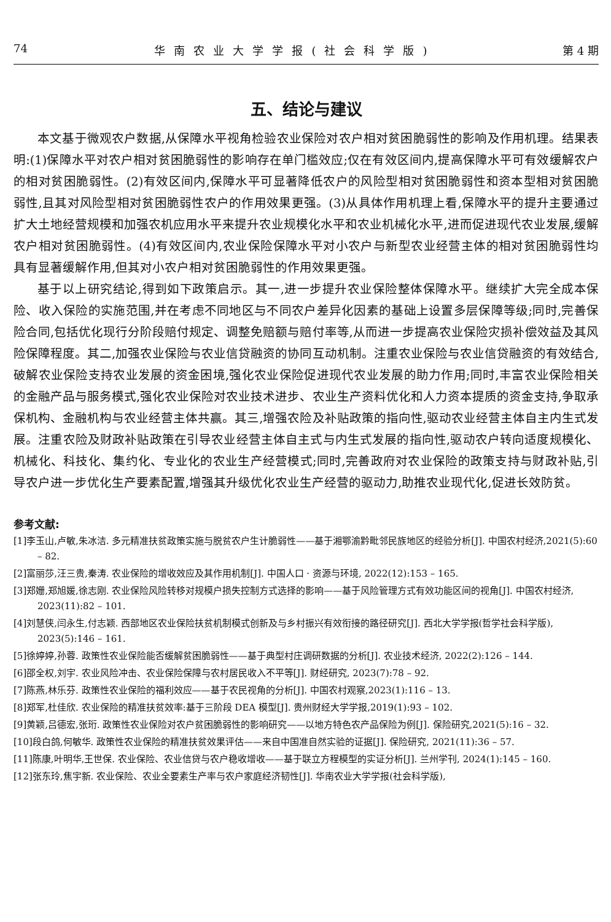74 华南农业大学学报(社会科学版) 第 4 期
五、结论与建议
本文基于微观农户数据,从保障水平视角检验农业保险对农户相对贫困脆弱性的影响及作用机理。结果表明:(1)保障水平对农户相对贫困脆弱性的影响存在单门槛效应;仅在有效区间内,提高保障水平可有效缓解农户的相对贫困脆弱性。(2)有效区间内,保障水平可显著降低农户的风险型相对贫困脆弱性和资本型相对贫困脆弱性,且其对风险型相对贫困脆弱性农户的作用效果更强。(3)从具体作用机理上看,保障水平的提升主要通过扩大土地经营规模和加强农机应用水平来提升农业规模化水平和农业机械化水平,进而促进现代农业发展,缓解农户相对贫困脆弱性。(4)有效区间内,农业保险保障水平对小农户与新型农业经营主体的相对贫困脆弱性均具有显著缓解作用,但其对小农户相对贫困脆弱性的作用效果更强。
基于以上研究结论,得到如下政策启示。其一,进一步提升农业保险整体保障水平。继续扩大完全成本保险、收入保险的实施范围,并在考虑不同地区与不同农户差异化因素的基础上设置多层保障等级;同时,完善保险合同,包括优化现行分阶段赔付规定、调整免赔额与赔付率等,从而进一步提高农业保险灾损补偿效益及其风险保障程度。其二,加强农业保险与农业信贷融资的协同互动机制。注重农业保险与农业信贷融资的有效结合,破解农业保险支持农业发展的资金困境,强化农业保险促进现代农业发展的助力作用;同时,丰富农业保险相关的金融产品与服务模式,强化农业保险对农业技术进步、农业生产资料优化和人力资本提质的资金支持,争取承保机构、金融机构与农业经营主体共赢。其三,增强农险及补贴政策的指向性,驱动农业经营主体自主内生式发展。注重农险及财政补贴政策在引导农业经营主体自主式与内生式发展的指向性,驱动农户转向适度规模化、机械化、科技化、集约化、专业化的农业生产经营模式;同时,完善政府对农业保险的政策支持与财政补贴,引导农户进一步优化生产要素配置,增强其升级优化农业生产经营的驱动力,助推农业现代化,促进长效防贫。
参考文献:
[1]李玉山,卢敏,朱冰洁. 多元精准扶贫政策实施与脱贫农户生计脆弱性——基于湘鄂渝黔毗邻民族地区的经验分析[J]. 中国农村经济,2021(5):60 – 82.
[2]富丽莎,汪三贵,秦涛. 农业保险的增收效应及其作用机制[J]. 中国人口 · 资源与环境, 2022(12):153 – 165.
[3]郑姗,郑旭媛,徐志刚. 农业保险风险转移对规模户损失控制方式选择的影响——基于风险管理方式有效功能区间的视角[J]. 中国农村经济, 2023(11):82 – 101.
[4]刘慧侠,闫永生,付志颖. 西部地区农业保险扶贫机制模式创新及与乡村振兴有效衔接的路径研究[J]. 西北大学学报(哲学社会科学版), 2023(5):146 – 161.
[5]徐婷婷,孙蓉. 政策性农业保险能否缓解贫困脆弱性——基于典型村庄调研数据的分析[J]. 农业技术经济, 2022(2):126 – 144.
[6]邵全权,刘宇. 农业风险冲击、农业保险保障与农村居民收入不平等[J]. 财经研究, 2023(7):78 – 92.
[7]陈燕,林乐芬. 政策性农业保险的福利效应——基于农民视角的分析[J]. 中国农村观察,2023(1):116 – 13.
[8]郑军,杜佳欣. 农业保险的精准扶贫效率:基于三阶段 DEA 模型[J]. 贵州财经大学学报,2019(1):93 – 102.
[9]黄颖,吕德宏,张珩. 政策性农业保险对农户贫困脆弱性的影响研究——以地方特色农产品保险为例[J]. 保险研究,2021(5):16 – 32.
[10]段白鸽,何敏华. 政策性农业保险的精准扶贫效果评估——来自中国准自然实验的证据[J]. 保险研究, 2021(11):36 – 57.
[11]陈康,叶明华,王世保. 农业保险、农业信贷与农户稳收增收——基于联立方程模型的实证分析[J]. 兰州学刊, 2024(1):145 – 160.
[12]张东玲,焦宇新. 农业保险、农业全要素生产率与农户家庭经济韧性[J]. 华南农业大学学报(社会科学版),